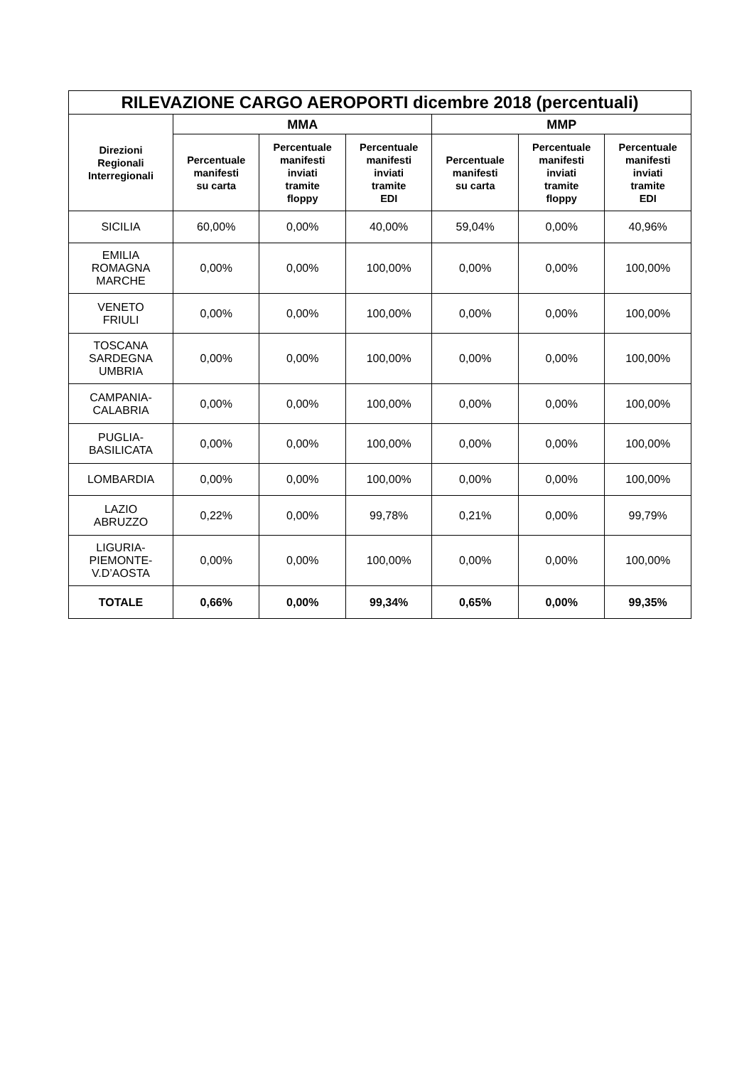| RILEVAZIONE CARGO AEROPORTI dicembre 2018 (percentuali) | | | | | | |
| --- | --- | --- | --- | --- | --- | --- |
| Direzioni Regionali Interregionali | MMA | | | MMP | | |
| | Percentuale manifesti su carta | Percentuale manifesti inviati tramite floppy | Percentuale manifesti inviati tramite EDI | Percentuale manifesti su carta | Percentuale manifesti inviati tramite floppy | Percentuale manifesti inviati tramite EDI |
| SICILIA | 60,00% | 0,00% | 40,00% | 59,04% | 0,00% | 40,96% |
| EMILIA ROMAGNA MARCHE | 0,00% | 0,00% | 100,00% | 0,00% | 0,00% | 100,00% |
| VENETO FRIULI | 0,00% | 0,00% | 100,00% | 0,00% | 0,00% | 100,00% |
| TOSCANA SARDEGNA UMBRIA | 0,00% | 0,00% | 100,00% | 0,00% | 0,00% | 100,00% |
| CAMPANIA- CALABRIA | 0,00% | 0,00% | 100,00% | 0,00% | 0,00% | 100,00% |
| PUGLIA- BASILICATA | 0,00% | 0,00% | 100,00% | 0,00% | 0,00% | 100,00% |
| LOMBARDIA | 0,00% | 0,00% | 100,00% | 0,00% | 0,00% | 100,00% |
| LAZIO ABRUZZO | 0,22% | 0,00% | 99,78% | 0,21% | 0,00% | 99,79% |
| LIGURIA- PIEMONTE- V.D’AOSTA | 0,00% | 0,00% | 100,00% | 0,00% | 0,00% | 100,00% |
| TOTALE | 0,66% | 0,00% | 99,34% | 0,65% | 0,00% | 99,35% |